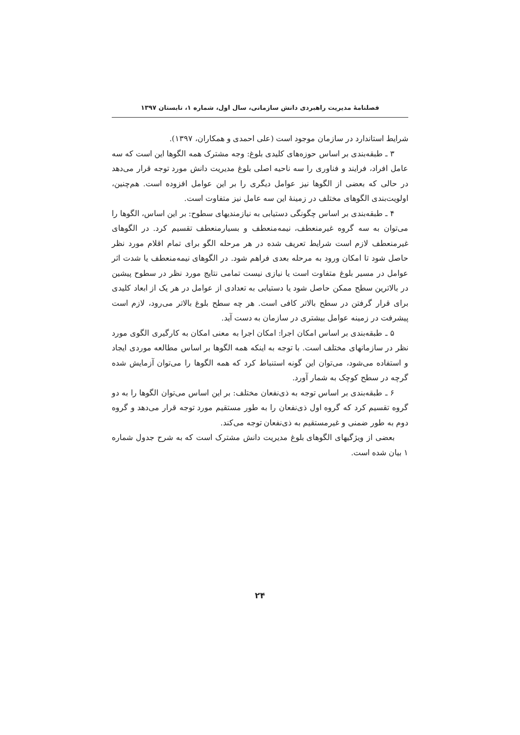فصلنامهٔ مدیریت راهبردی دانش سازمانی، سال اول، شماره ۱، تابستان ۱۳۹۷
شرایط استاندارد در سازمان موجود است (علی احمدی و همکاران، ۱۳۹۷).
۳ ـ طبقه‌بندی بر اساس حوزه‌های کلیدی بلوغ: وجه مشترک همه الگوها این است که سه عامل افراد، فرایند و فناوری را سه ناحیه اصلی بلوغ مدیریت دانش مورد توجه قرار می‌دهد در حالی که بعضی از الگوها نیز عوامل دیگری را بر این عوامل افزوده است. هم‌چنین، اولویت‌بندی الگوهای مختلف در زمینهٔ این سه عامل نیز متفاوت است.
۴ ـ طبقه‌بندی بر اساس چگونگی دستیابی به نیازمندیهای سطوح: بر این اساس، الگوها را می‌توان به سه گروه غیرمنعطف، نیمه‌منعطف و بسیارمنعطف تقسیم کرد. در الگوهای غیرمنعطف لازم است شرایط تعریف شده در هر مرحله الگو برای تمام اقلام مورد نظر حاصل شود تا امکان ورود به مرحله بعدی فراهم شود. در الگوهای نیمه‌منعطف یا شدت اثر عوامل در مسیر بلوغ متفاوت است یا نیازی نیست تمامی نتایج مورد نظر در سطوح پیشین در بالاترین سطح ممکن حاصل شود یا دستیابی به تعدادی از عوامل در هر یک از ابعاد کلیدی برای قرار گرفتن در سطح بالاتر کافی است. هر چه سطح بلوغ بالاتر می‌رود، لازم است پیشرفت در زمینه عوامل بیشتری در سازمان به دست آید.
۵ ـ طبقه‌بندی بر اساس امکان اجرا: امکان اجرا به معنی امکان به کارگیری الگوی مورد نظر در سازمانهای مختلف است. با توجه به اینکه همه الگوها بر اساس مطالعه موردی ایجاد و استفاده می‌شود، می‌توان این گونه استنباط کرد که همه الگوها را می‌توان آزمایش شده گرچه در سطح کوچک به شمار آورد.
۶ ـ طبقه‌بندی بر اساس توجه به ذی‌نفعان مختلف: بر این اساس می‌توان الگوها را به دو گروه تقسیم کرد که گروه اول ذی‌نفعان را به طور مستقیم مورد توجه قرار می‌دهد و گروه دوم به طور ضمنی و غیرمستقیم به ذی‌نفعان توجه می‌کند.
بعضی از ویژگیهای الگوهای بلوغ مدیریت دانش مشترک است که به شرح جدول شماره ۱ بیان شده است.
۲۴